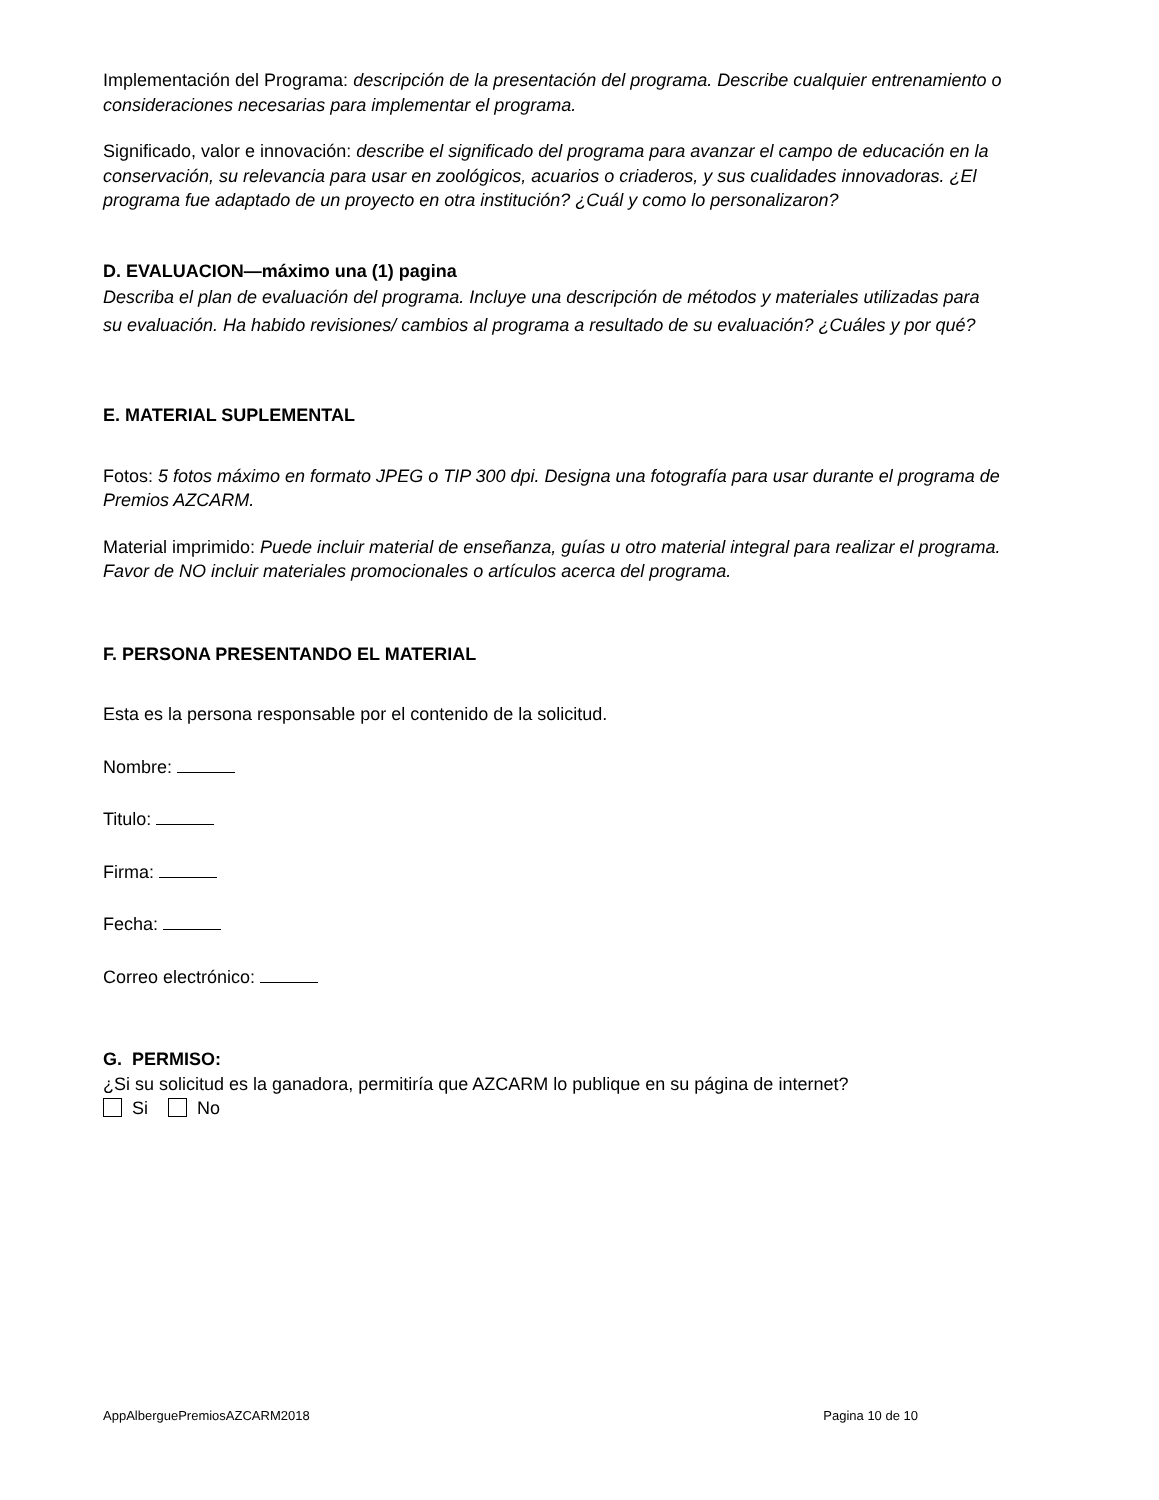Implementación del Programa: descripción de la presentación del programa. Describe cualquier entrenamiento o consideraciones necesarias para implementar el programa.
Significado, valor e innovación: describe el significado del programa para avanzar el campo de educación en la conservación, su relevancia para usar en zoológicos, acuarios o criaderos, y sus cualidades innovadoras. ¿El programa fue adaptado de un proyecto en otra institución? ¿Cuál y como lo personalizaron?
D. EVALUACION—máximo una (1) pagina
Describa el plan de evaluación del programa. Incluye una descripción de métodos y materiales utilizadas para su evaluación. Ha habido revisiones/ cambios al programa a resultado de su evaluación? ¿Cuáles y por qué?
E. MATERIAL SUPLEMENTAL
Fotos: 5 fotos máximo en formato JPEG o TIP 300 dpi. Designa una fotografía para usar durante el programa de Premios AZCARM.
Material imprimido: Puede incluir material de enseñanza, guías u otro material integral para realizar el programa. Favor de NO incluir materiales promocionales o artículos acerca del programa.
F. PERSONA PRESENTANDO EL MATERIAL
Esta es la persona responsable por el contenido de la solicitud.
Nombre:
Titulo:
Firma:
Fecha:
Correo electrónico:
G. PERMISO:
¿Si su solicitud es la ganadora, permitiría que AZCARM lo publique en su página de internet?
Si No
AppAlberguePremiosAZCARM2018 Pagina 10 de 10